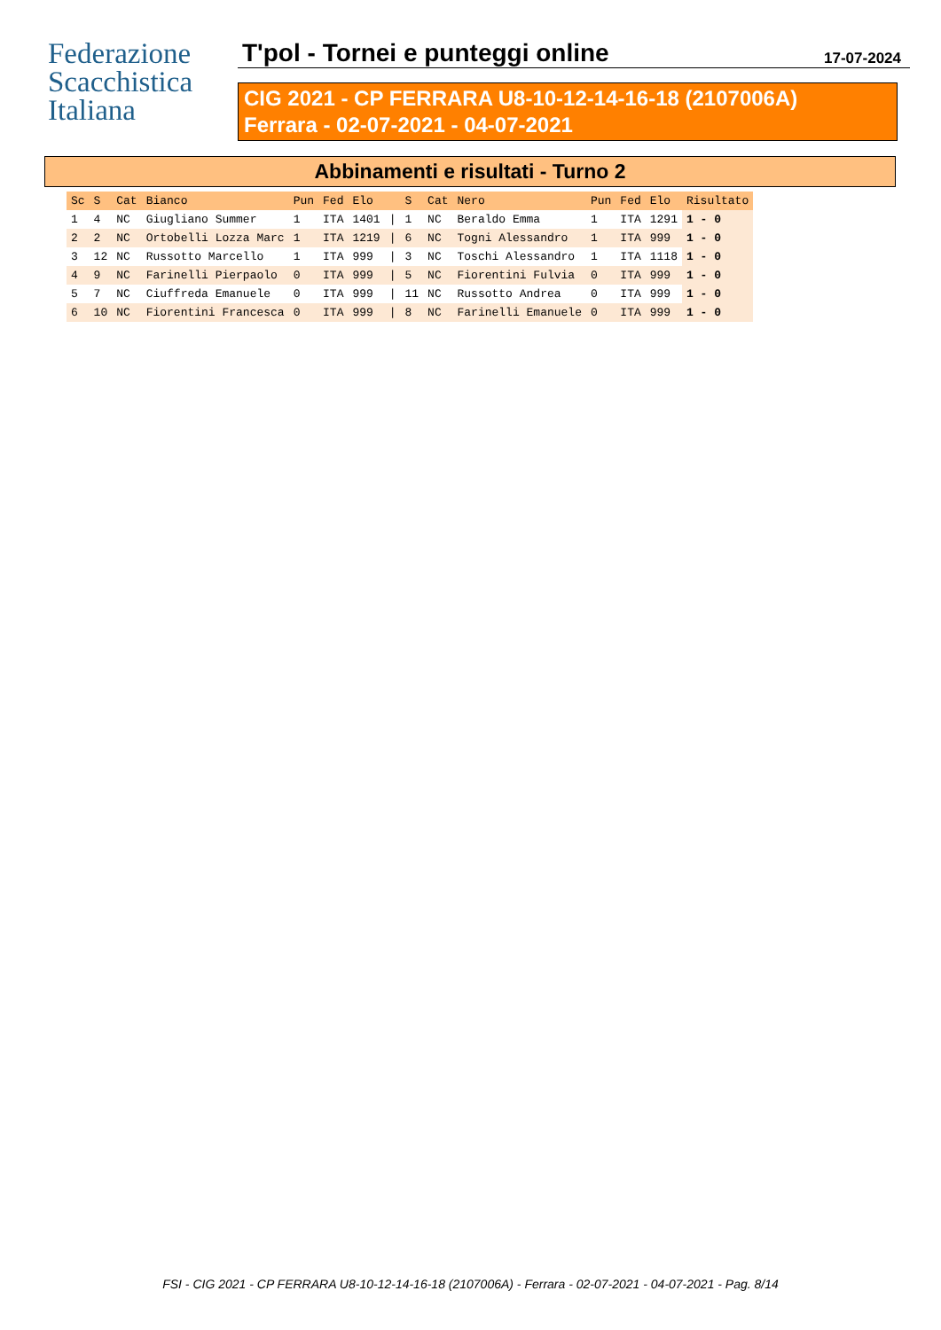Federazione
Scacchistica
Italiana
T'pol - Tornei e punteggi online 17-07-2024
CIG 2021 - CP FERRARA U8-10-12-14-16-18 (2107006A)
Ferrara - 02-07-2021 - 04-07-2021
Abbinamenti e risultati - Turno 2
| Sc | S | Cat | Bianco | Pun | Fed | Elo | | S | Cat | Nero | Pun | Fed | Elo | Risultato |
| --- | --- | --- | --- | --- | --- | --- | --- | --- | --- | --- | --- | --- | --- | --- |
| 1 | 4 | NC | Giugliano Summer | 1 | ITA | 1401 | / | 1 | NC | Beraldo Emma | 1 | ITA | 1291 | 1 - 0 |
| 2 | 2 | NC | Ortobelli Lozza Marc | 1 | ITA | 1219 | / | 6 | NC | Togni Alessandro | 1 | ITA | 999 | 1 - 0 |
| 3 | 12 | NC | Russotto Marcello | 1 | ITA | 999 | / | 3 | NC | Toschi Alessandro | 1 | ITA | 1118 | 1 - 0 |
| 4 | 9 | NC | Farinelli Pierpaolo | 0 | ITA | 999 | / | 5 | NC | Fiorentini Fulvia | 0 | ITA | 999 | 1 - 0 |
| 5 | 7 | NC | Ciuffreda Emanuele | 0 | ITA | 999 | / | 11 | NC | Russotto Andrea | 0 | ITA | 999 | 1 - 0 |
| 6 | 10 | NC | Fiorentini Francesca | 0 | ITA | 999 | / | 8 | NC | Farinelli Emanuele | 0 | ITA | 999 | 1 - 0 |
FSI - CIG 2021 - CP FERRARA U8-10-12-14-16-18 (2107006A) - Ferrara - 02-07-2021 - 04-07-2021 - Pag. 8/14